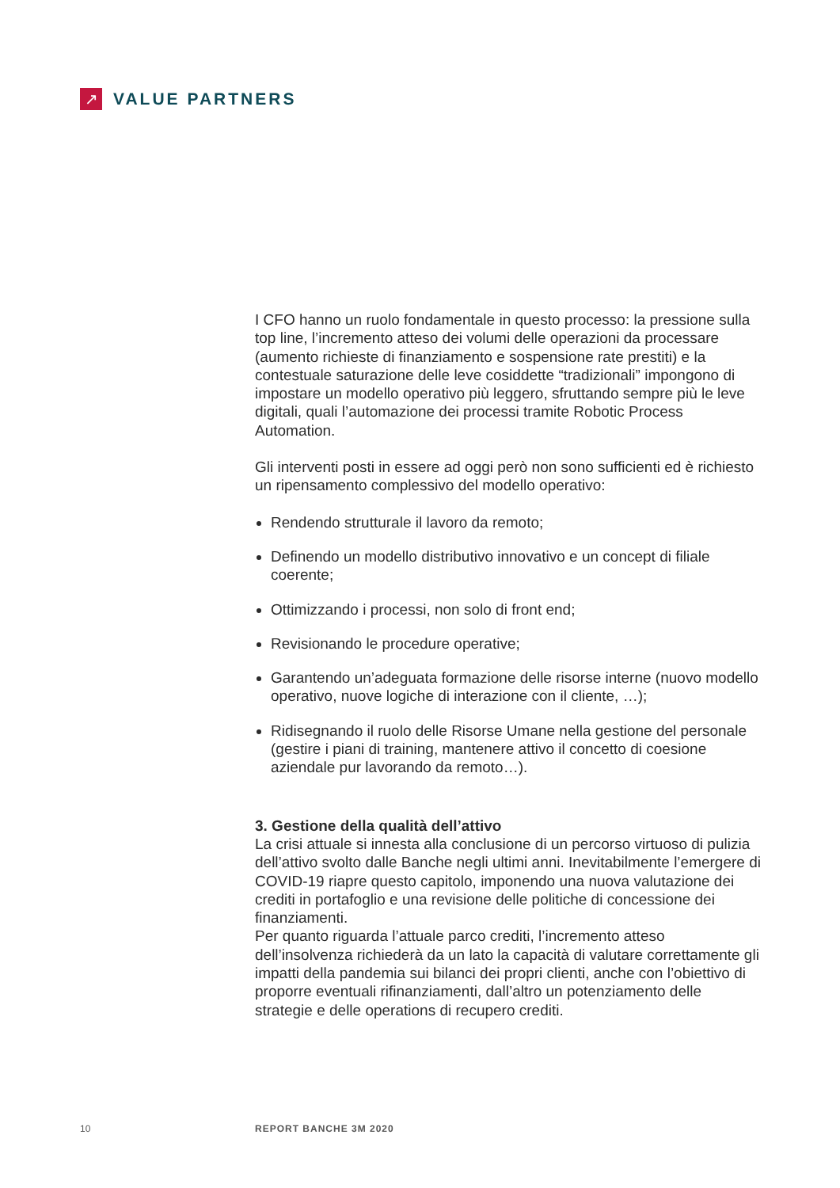↗
VALUE PARTNERS
I CFO hanno un ruolo fondamentale in questo processo: la pressione sulla top line, l’incremento atteso dei volumi delle operazioni da processare (aumento richieste di finanziamento e sospensione rate prestiti) e la contestuale saturazione delle leve cosiddette “tradizionali” impongono di impostare un modello operativo più leggero, sfruttando sempre più le leve digitali, quali l’automazione dei processi tramite Robotic Process Automation.
Gli interventi posti in essere ad oggi però non sono sufficienti ed è richiesto un ripensamento complessivo del modello operativo:
Rendendo strutturale il lavoro da remoto;
Definendo un modello distributivo innovativo e un concept di filiale coerente;
Ottimizzando i processi, non solo di front end;
Revisionando le procedure operative;
Garantendo un’adeguata formazione delle risorse interne (nuovo modello operativo, nuove logiche di interazione con il cliente, …);
Ridisegnando il ruolo delle Risorse Umane nella gestione del personale (gestire i piani di training, mantenere attivo il concetto di coesione aziendale pur lavorando da remoto…).
3. Gestione della qualità dell’attivo
La crisi attuale si innesta alla conclusione di un percorso virtuoso di pulizia dell’attivo svolto dalle Banche negli ultimi anni. Inevitabilmente l’emergere di COVID-19 riapre questo capitolo, imponendo una nuova valutazione dei crediti in portafoglio e una revisione delle politiche di concessione dei finanziamenti.
Per quanto riguarda l’attuale parco crediti, l’incremento atteso dell’insolvenza richiederà da un lato la capacità di valutare correttamente gli impatti della pandemia sui bilanci dei propri clienti, anche con l’obiettivo di proporre eventuali rifinanziamenti, dall’altro un potenziamento delle strategie e delle operations di recupero crediti.
10 REPORT BANCHE 3M 2020